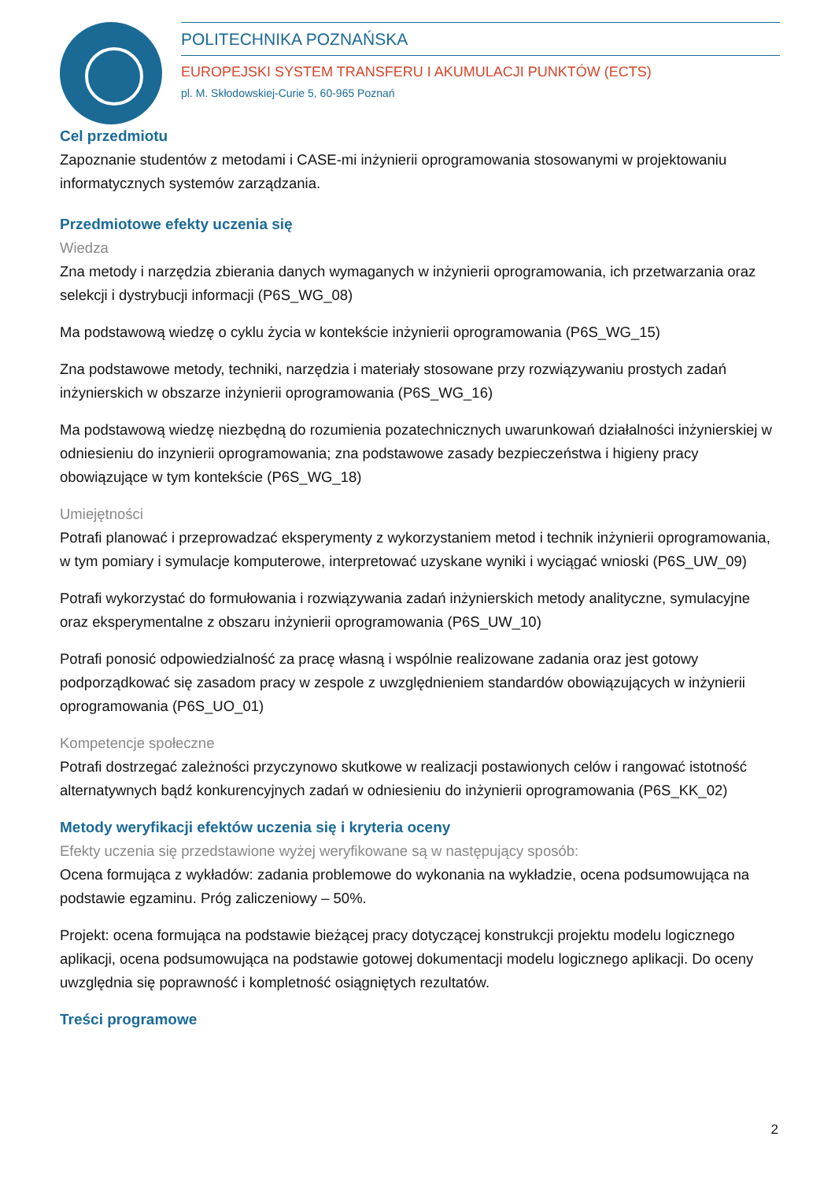POLITECHNIKA POZNAŃSKA
EUROPEJSKI SYSTEM TRANSFERU I AKUMULACJI PUNKTÓW (ECTS)
pl. M. Skłodowskiej-Curie 5, 60-965 Poznań
Cel przedmiotu
Zapoznanie studentów z metodami i CASE-mi inżynierii oprogramowania stosowanymi w projektowaniu informatycznych systemów zarządzania.
Przedmiotowe efekty uczenia się
Wiedza
Zna metody i narzędzia zbierania danych wymaganych w inżynierii oprogramowania, ich przetwarzania oraz selekcji i dystrybucji informacji (P6S_WG_08)
Ma podstawową wiedzę o cyklu życia w kontekście inżynierii oprogramowania (P6S_WG_15)
Zna podstawowe metody, techniki, narzędzia i materiały stosowane przy rozwiązywaniu prostych zadań inżynierskich w obszarze inżynierii oprogramowania (P6S_WG_16)
Ma podstawową wiedzę niezbędną do rozumienia pozatechnicznych uwarunkowań działalności inżynierskiej w odniesieniu do inzynierii oprogramowania; zna podstawowe zasady bezpieczeństwa i higieny pracy obowiązujące w tym kontekście (P6S_WG_18)
Umiejętności
Potrafi planować i przeprowadzać eksperymenty z wykorzystaniem metod i technik inżynierii oprogramowania, w tym pomiary i symulacje komputerowe, interpretować uzyskane wyniki i wyciągać wnioski (P6S_UW_09)
Potrafi wykorzystać do formułowania i rozwiązywania zadań inżynierskich metody analityczne, symulacyjne oraz eksperymentalne z obszaru inżynierii oprogramowania (P6S_UW_10)
Potrafi ponosić odpowiedzialność za pracę własną i wspólnie realizowane zadania oraz jest gotowy podporządkować się zasadom pracy w zespole z uwzględnieniem standardów obowiązujących w inżynierii oprogramowania (P6S_UO_01)
Kompetencje społeczne
Potrafi dostrzegać zależności przyczynowo skutkowe w realizacji postawionych celów i rangować istotność alternatywnych bądź konkurencyjnych zadań w odniesieniu do inżynierii oprogramowania (P6S_KK_02)
Metody weryfikacji efektów uczenia się i kryteria oceny
Efekty uczenia się przedstawione wyżej weryfikowane są w następujący sposób:
Ocena formująca z wykładów: zadania problemowe do wykonania na wykładzie, ocena podsumowująca na podstawie egzaminu. Próg zaliczeniowy – 50%.
Projekt: ocena formująca na podstawie bieżącej pracy dotyczącej konstrukcji projektu modelu logicznego aplikacji, ocena podsumowująca na podstawie gotowej dokumentacji modelu logicznego aplikacji. Do oceny uwzględnia się poprawność i kompletność osiągniętych rezultatów.
Treści programowe
2